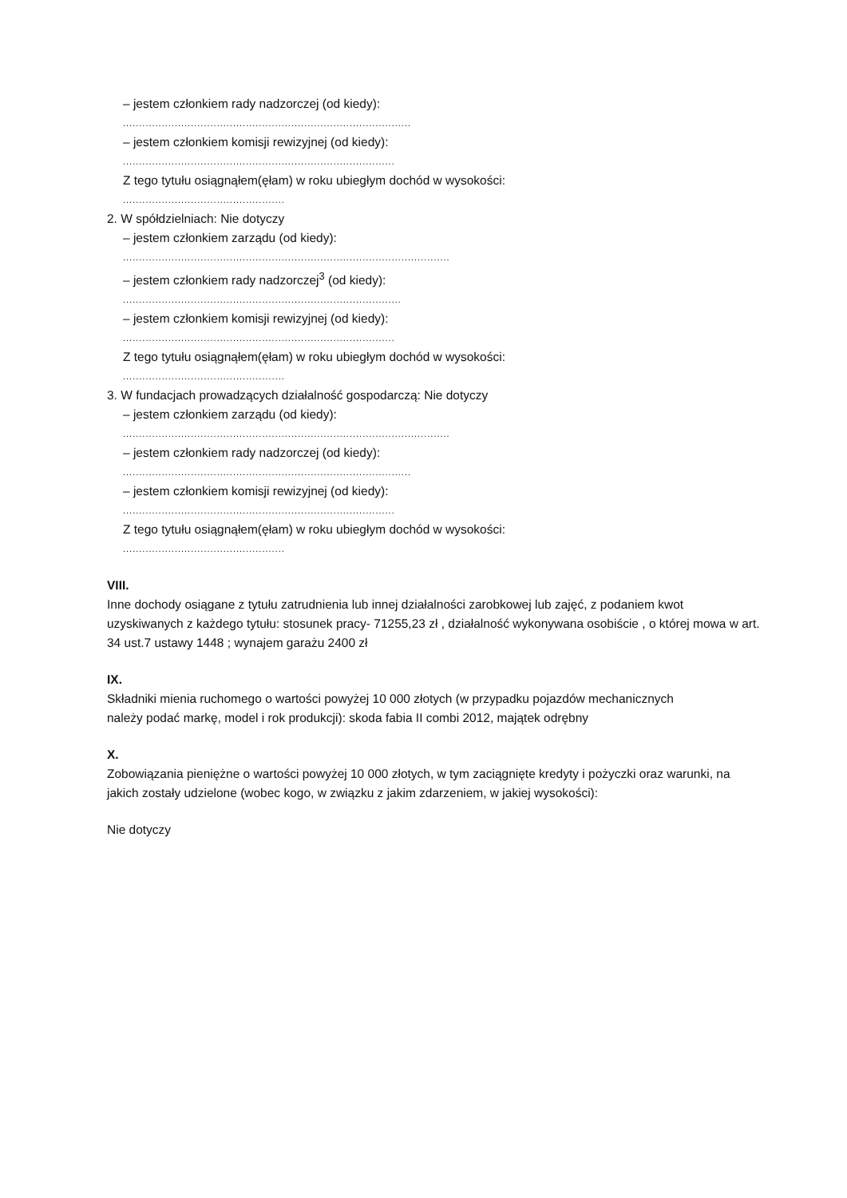– jestem członkiem rady nadzorczej (od kiedy):
.........................................................................................
– jestem członkiem komisji rewizyjnej (od kiedy):
....................................................................................
Z tego tytułu osiągnąłem(ęłam) w roku ubiegłym dochód w wysokości:
..................................................
2. W spółdzielniach: Nie dotyczy
– jestem członkiem zarządu (od kiedy):
.....................................................................................................
– jestem członkiem rady nadzorczej<sup>3</sup> (od kiedy):
......................................................................................
– jestem członkiem komisji rewizyjnej (od kiedy):
....................................................................................
Z tego tytułu osiągnąłem(ęłam) w roku ubiegłym dochód w wysokości:
..................................................
3. W fundacjach prowadzących działalność gospodarczą: Nie dotyczy
– jestem członkiem zarządu (od kiedy):
.....................................................................................................
– jestem członkiem rady nadzorczej (od kiedy):
.........................................................................................
– jestem członkiem komisji rewizyjnej (od kiedy):
....................................................................................
Z tego tytułu osiągnąłem(ęłam) w roku ubiegłym dochód w wysokości:
..................................................
VIII.
Inne dochody osiągane z tytułu zatrudnienia lub innej działalności zarobkowej lub zajęć, z podaniem kwot uzyskiwanych z każdego tytułu: stosunek pracy- 71255,23 zł , działalność wykonywana osobiście , o której mowa w art. 34 ust.7 ustawy 1448 ; wynajem garażu 2400 zł
IX.
Składniki mienia ruchomego o wartości powyżej 10 000 złotych (w przypadku pojazdów mechanicznych
należy podać markę, model i rok produkcji): skoda fabia II combi 2012, majątek odrębny
X.
Zobowiązania pieniężne o wartości powyżej 10 000 złotych, w tym zaciągnięte kredyty i pożyczki oraz warunki, na jakich zostały udzielone (wobec kogo, w związku z jakim zdarzeniem, w jakiej wysokości):
Nie dotyczy